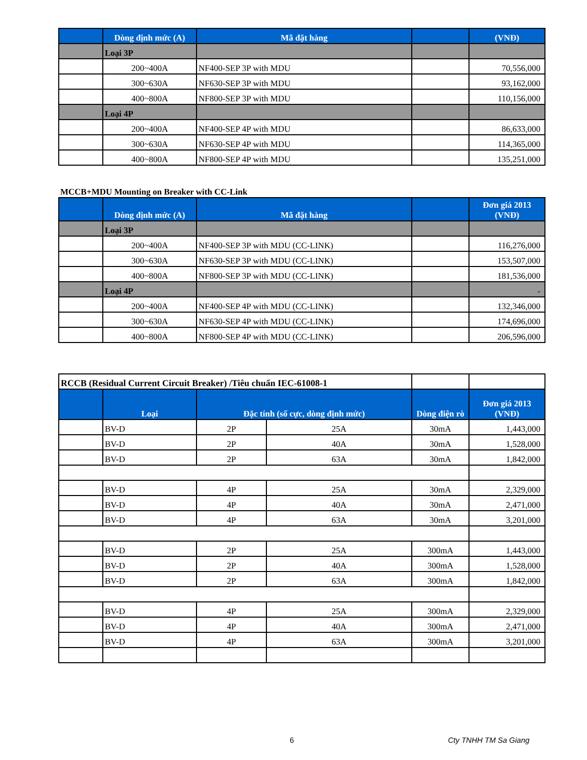| | Dòng định mức (A) | Mã đặt hàng | | (VNĐ) |
| --- | --- | --- | --- | --- |
| | Loại 3P | | | |
| | 200~400A | NF400-SEP 3P with MDU | | 70,556,000 |
| | 300~630A | NF630-SEP 3P with MDU | | 93,162,000 |
| | 400~800A | NF800-SEP 3P with MDU | | 110,156,000 |
| | Loại 4P | | | |
| | 200~400A | NF400-SEP 4P with MDU | | 86,633,000 |
| | 300~630A | NF630-SEP 4P with MDU | | 114,365,000 |
| | 400~800A | NF800-SEP 4P with MDU | | 135,251,000 |
MCCB+MDU Mounting on Breaker with CC-Link
| | Dòng định mức (A) | Mã đặt hàng | | Đơn giá 2013 (VNĐ) |
| --- | --- | --- | --- | --- |
| | Loại 3P | | | |
| | 200~400A | NF400-SEP 3P with MDU (CC-LINK) | | 116,276,000 |
| | 300~630A | NF630-SEP 3P with MDU (CC-LINK) | | 153,507,000 |
| | 400~800A | NF800-SEP 3P with MDU (CC-LINK) | | 181,536,000 |
| | Loại 4P | | | - |
| | 200~400A | NF400-SEP 4P with MDU (CC-LINK) | | 132,346,000 |
| | 300~630A | NF630-SEP 4P with MDU (CC-LINK) | | 174,696,000 |
| | 400~800A | NF800-SEP 4P with MDU (CC-LINK) | | 206,596,000 |
| RCCB (Residual Current Circuit Breaker) /Tiêu chuẩn IEC-61008-1 | | | | | |
| | Loại | Đặc tính (số cực, dòng định mức) | | Dòng điện rò | Đơn giá 2013 (VNĐ) |
| | BV-D | 2P | 25A | 30mA | 1,443,000 |
| | BV-D | 2P | 40A | 30mA | 1,528,000 |
| | BV-D | 2P | 63A | 30mA | 1,842,000 |
| | BV-D | 4P | 25A | 30mA | 2,329,000 |
| | BV-D | 4P | 40A | 30mA | 2,471,000 |
| | BV-D | 4P | 63A | 30mA | 3,201,000 |
| | BV-D | 2P | 25A | 300mA | 1,443,000 |
| | BV-D | 2P | 40A | 300mA | 1,528,000 |
| | BV-D | 2P | 63A | 300mA | 1,842,000 |
| | BV-D | 4P | 25A | 300mA | 2,329,000 |
| | BV-D | 4P | 40A | 300mA | 2,471,000 |
| | BV-D | 4P | 63A | 300mA | 3,201,000 |
6 Cty TNHH TM Sa Giang